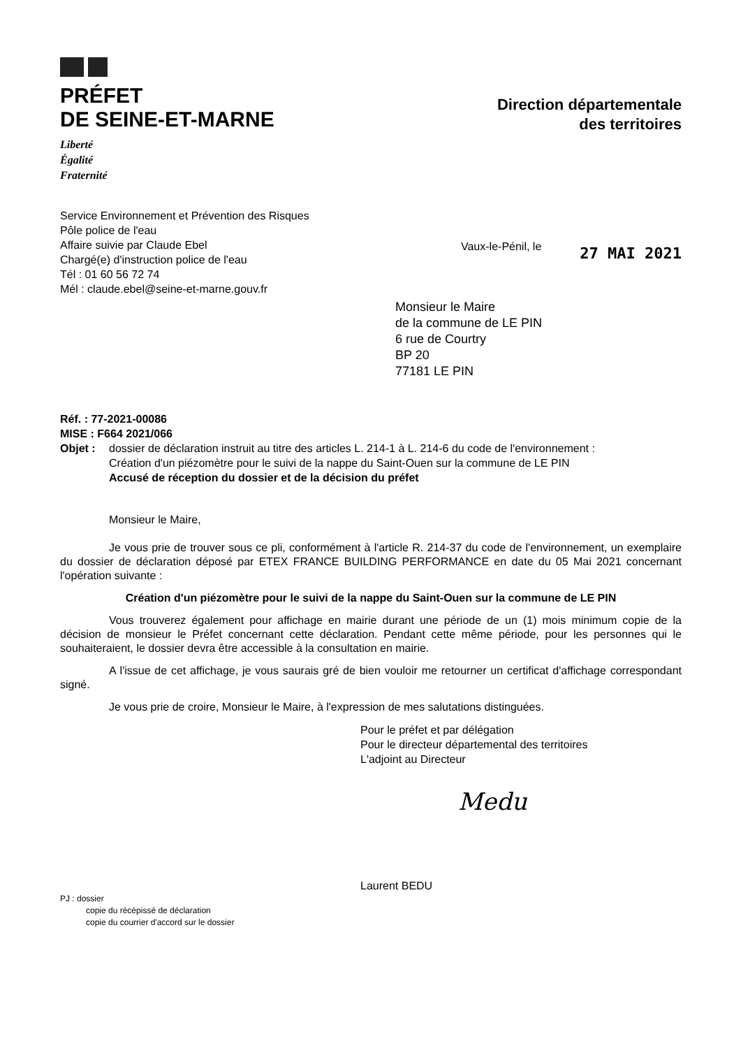PRÉFET
DE SEINE-ET-MARNE
Liberté
Égalité
Fraternité
Direction départementale
des territoires
Service Environnement et Prévention des Risques
Pôle police de l'eau
Affaire suivie par Claude Ebel
Chargé(e) d'instruction police de l'eau
Tél : 01 60 56 72 74
Mél : claude.ebel@seine-et-marne.gouv.fr
Vaux-le-Pénil, le
27 MAI 2021
Monsieur le Maire
de la commune de LE PIN
6 rue de Courtry
BP 20
77181 LE PIN
Réf. : 77-2021-00086
MISE : F664 2021/066
Objet : dossier de déclaration instruit au titre des articles L. 214-1 à L. 214-6 du code de l'environnement :
Création d'un piézomètre pour le suivi de la nappe du Saint-Ouen sur la commune de LE PIN
Accusé de réception du dossier et de la décision du préfet
Monsieur le Maire,
Je vous prie de trouver sous ce pli, conformément à l'article R. 214-37 du code de l'environnement, un exemplaire du dossier de déclaration déposé par ETEX FRANCE BUILDING PERFORMANCE en date du 05 Mai 2021 concernant l'opération suivante :
Création d'un piézomètre pour le suivi de la nappe du Saint-Ouen sur la commune de LE PIN
Vous trouverez également pour affichage en mairie durant une période de un (1) mois minimum copie de la décision de monsieur le Préfet concernant cette déclaration. Pendant cette même période, pour les personnes qui le souhaiteraient, le dossier devra être accessible à la consultation en mairie.
A l'issue de cet affichage, je vous saurais gré de bien vouloir me retourner un certificat d'affichage correspondant signé.
Je vous prie de croire, Monsieur le Maire, à l'expression de mes salutations distinguées.
Pour le préfet et par délégation
Pour le directeur départemental des territoires
L'adjoint au Directeur
Medu
Laurent BEDU
PJ : dossier
copie du récépissé de déclaration
copie du courrier d'accord sur le dossier